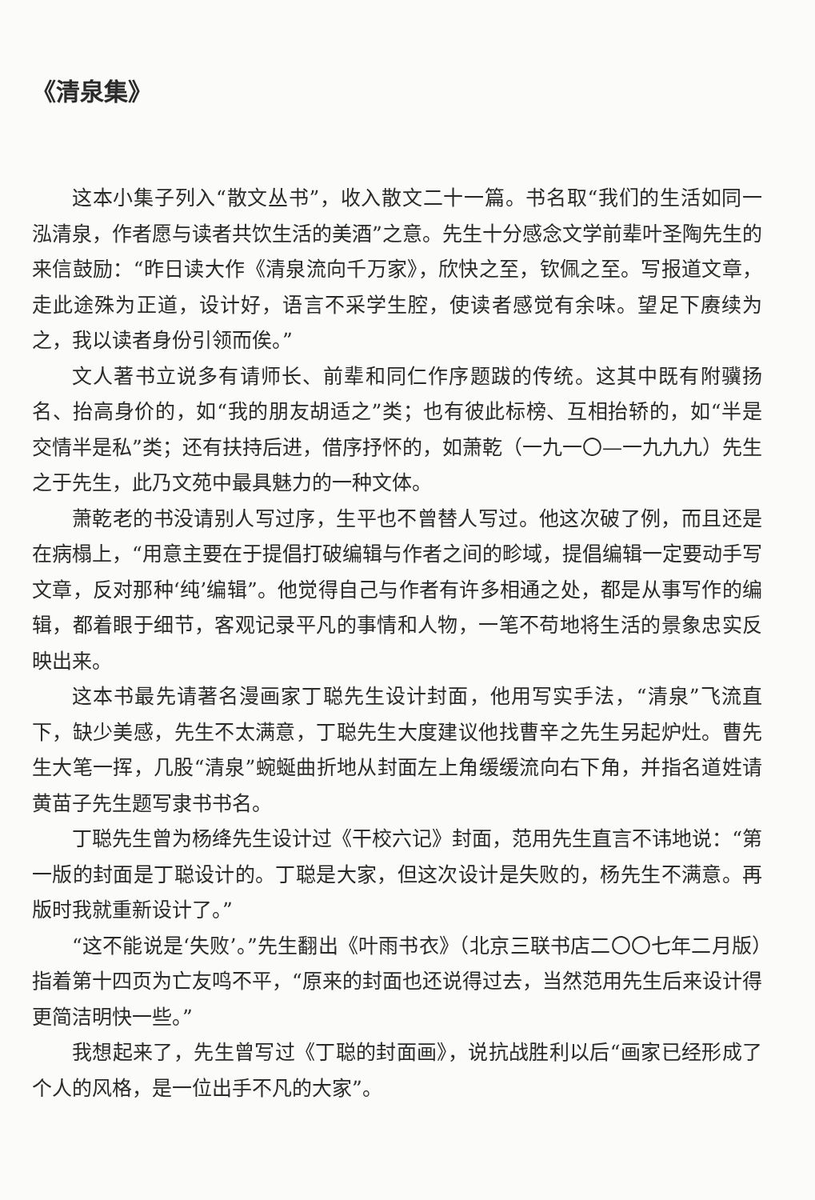《清泉集》
这本小集子列入“散文丛书”，收入散文二十一篇。书名取“我们的生活如同一泓清泉，作者愿与读者共饮生活的美酒”之意。先生十分感念文学前辈叶圣陶先生的来信鼓励：“昨日读大作《清泉流向千万家》，欣快之至，钦佩之至。写报道文章，走此途殊为正道，设计好，语言不采学生腔，使读者感觉有余味。望足下赓续为之，我以读者身份引领而俟。”
文人著书立说多有请师长、前辈和同仁作序题跋的传统。这其中既有附骥扬名、抬高身价的，如“我的朋友胡适之”类；也有彼此标榜、互相抬轿的，如“半是交情半是私”类；还有扶持后进，借序抒怀的，如萧乾（一九一〇—一九九九）先生之于先生，此乃文苑中最具魅力的一种文体。
萧乾老的书没请别人写过序，生平也不曾替人写过。他这次破了例，而且还是在病榻上，“用意主要在于提倡打破编辑与作者之间的畛域，提倡编辑一定要动手写文章，反对那种‘纯’编辑”。他觉得自己与作者有许多相通之处，都是从事写作的编辑，都着眼于细节，客观记录平凡的事情和人物，一笔不苟地将生活的景象忠实反映出来。
这本书最先请著名漫画家丁聪先生设计封面，他用写实手法，“清泉”飞流直下，缺少美感，先生不太满意，丁聪先生大度建议他找曹辛之先生另起炉灶。曹先生大笔一挥，几股“清泉”蜿蜒曲折地从封面左上角缓缓流向右下角，并指名道姓请黄苗子先生题写隶书书名。
丁聪先生曾为杨绛先生设计过《干校六记》封面，范用先生直言不讳地说：“第一版的封面是丁聪设计的。丁聪是大家，但这次设计是失败的，杨先生不满意。再版时我就重新设计了。”
“这不能说是‘失败’。”先生翻出《叶雨书衣》（北京三联书店二〇〇七年二月版）指着第十四页为亡友鸣不平，“原来的封面也还说得过去，当然范用先生后来设计得更简洁明快一些。”
我想起来了，先生曾写过《丁聪的封面画》，说抗战胜利以后“画家已经形成了个人的风格，是一位出手不凡的大家”。